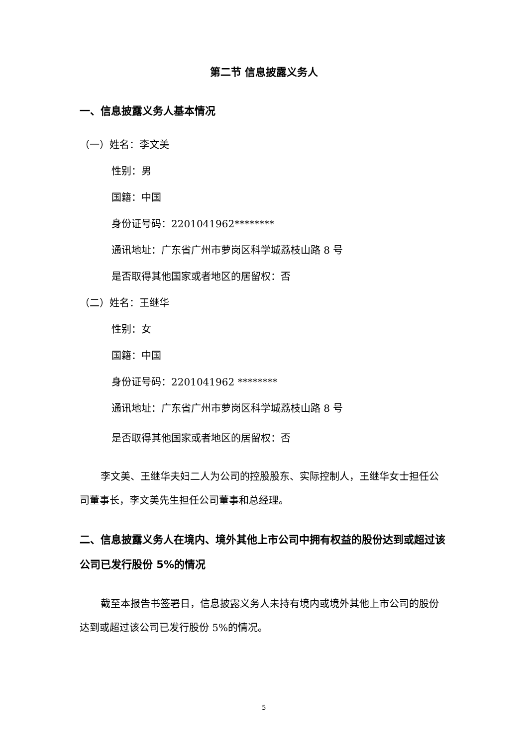第二节 信息披露义务人
一、信息披露义务人基本情况
（一）姓名：李文美
性别：男
国籍：中国
身份证号码：2201041962********
通讯地址：广东省广州市萝岗区科学城荔枝山路 8 号
是否取得其他国家或者地区的居留权：否
（二）姓名：王继华
性别：女
国籍：中国
身份证号码：2201041962 ********
通讯地址：广东省广州市萝岗区科学城荔枝山路 8 号
是否取得其他国家或者地区的居留权：否
李文美、王继华夫妇二人为公司的控股股东、实际控制人，王继华女士担任公司董事长，李文美先生担任公司董事和总经理。
二、信息披露义务人在境内、境外其他上市公司中拥有权益的股份达到或超过该公司已发行股份 5%的情况
截至本报告书签署日，信息披露义务人未持有境内或境外其他上市公司的股份达到或超过该公司已发行股份 5%的情况。
5